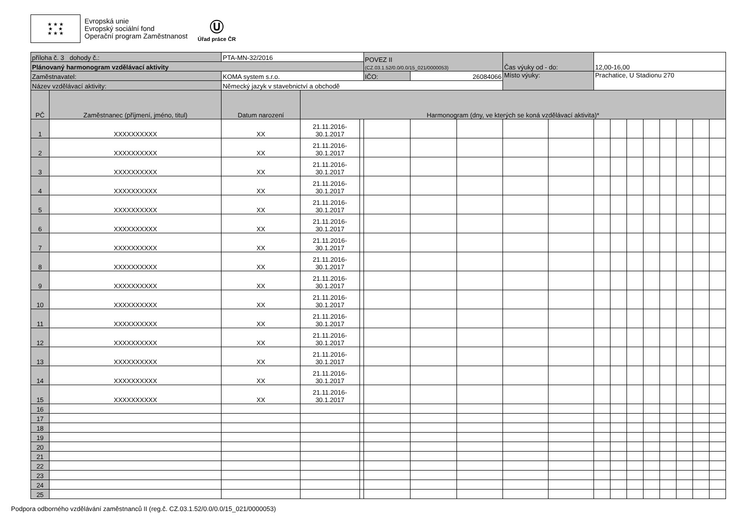★ ★ ★
★ ★
★ ★ ★
Evropská unie
Evropský sociální fond
Operační program Zaměstnanost
Ⓤ
Úřad práce ČR
| příloha č. 3 dohody č.: | | PTA-MN-32/2016 | | | POVEZ II (CZ.03.1.52/0.0/0.0/15_021/0000053) | | | Čas výuky od - do: | | 12,00-16,00 | | | | | | | |
| Plánovaný harmonogram vzdělávací aktivity | | | | | | | | | | | | | | | | | |
| Zaměstnavatel: | | KOMA system s.r.o. | | | IČO: | 26084066 | | Místo výuky: | | Prachatice, U Stadionu 270 | | | | | | | |
| Název vzdělávací aktivity: | | Německý jazyk v stavebnictví a obchodě | | | | | | | | | | | | | | | |
| PČ | Zaměstnanec (příjmení, jméno, titul) | Datum narození | Harmonogram (dny, ve kterých se koná vzdělávací aktivita)* | | | | | | | | | | | | | | |
| 1 | XXXXXXXXXX | XX | 21.11.2016- 30.1.2017 | | | | | | | | | | | | | | |
| 2 | XXXXXXXXXX | XX | 21.11.2016- 30.1.2017 | | | | | | | | | | | | | | |
| 3 | XXXXXXXXXX | XX | 21.11.2016- 30.1.2017 | | | | | | | | | | | | | | |
| 4 | XXXXXXXXXX | XX | 21.11.2016- 30.1.2017 | | | | | | | | | | | | | | |
| 5 | XXXXXXXXXX | XX | 21.11.2016- 30.1.2017 | | | | | | | | | | | | | | |
| 6 | XXXXXXXXXX | XX | 21.11.2016- 30.1.2017 | | | | | | | | | | | | | | |
| 7 | XXXXXXXXXX | XX | 21.11.2016- 30.1.2017 | | | | | | | | | | | | | | |
| 8 | XXXXXXXXXX | XX | 21.11.2016- 30.1.2017 | | | | | | | | | | | | | | |
| 9 | XXXXXXXXXX | XX | 21.11.2016- 30.1.2017 | | | | | | | | | | | | | | |
| 10 | XXXXXXXXXX | XX | 21.11.2016- 30.1.2017 | | | | | | | | | | | | | | |
| 11 | XXXXXXXXXX | XX | 21.11.2016- 30.1.2017 | | | | | | | | | | | | | | |
| 12 | XXXXXXXXXX | XX | 21.11.2016- 30.1.2017 | | | | | | | | | | | | | | |
| 13 | XXXXXXXXXX | XX | 21.11.2016- 30.1.2017 | | | | | | | | | | | | | | |
| 14 | XXXXXXXXXX | XX | 21.11.2016- 30.1.2017 | | | | | | | | | | | | | | |
| 15 | XXXXXXXXXX | XX | 21.11.2016- 30.1.2017 | | | | | | | | | | | | | | |
| 16 | | | | | | | | | | | | | | | | | |
| 17 | | | | | | | | | | | | | | | | | |
| 18 | | | | | | | | | | | | | | | | | |
| 19 | | | | | | | | | | | | | | | | | |
| 20 | | | | | | | | | | | | | | | | | |
| 21 | | | | | | | | | | | | | | | | | |
| 22 | | | | | | | | | | | | | | | | | |
| 23 | | | | | | | | | | | | | | | | | |
| 24 | | | | | | | | | | | | | | | | | |
| 25 | | | | | | | | | | | | | | | | | |
Podpora odborného vzdělávání zaměstnanců II (reg.č. CZ.03.1.52/0.0/0.0/15_021/0000053)